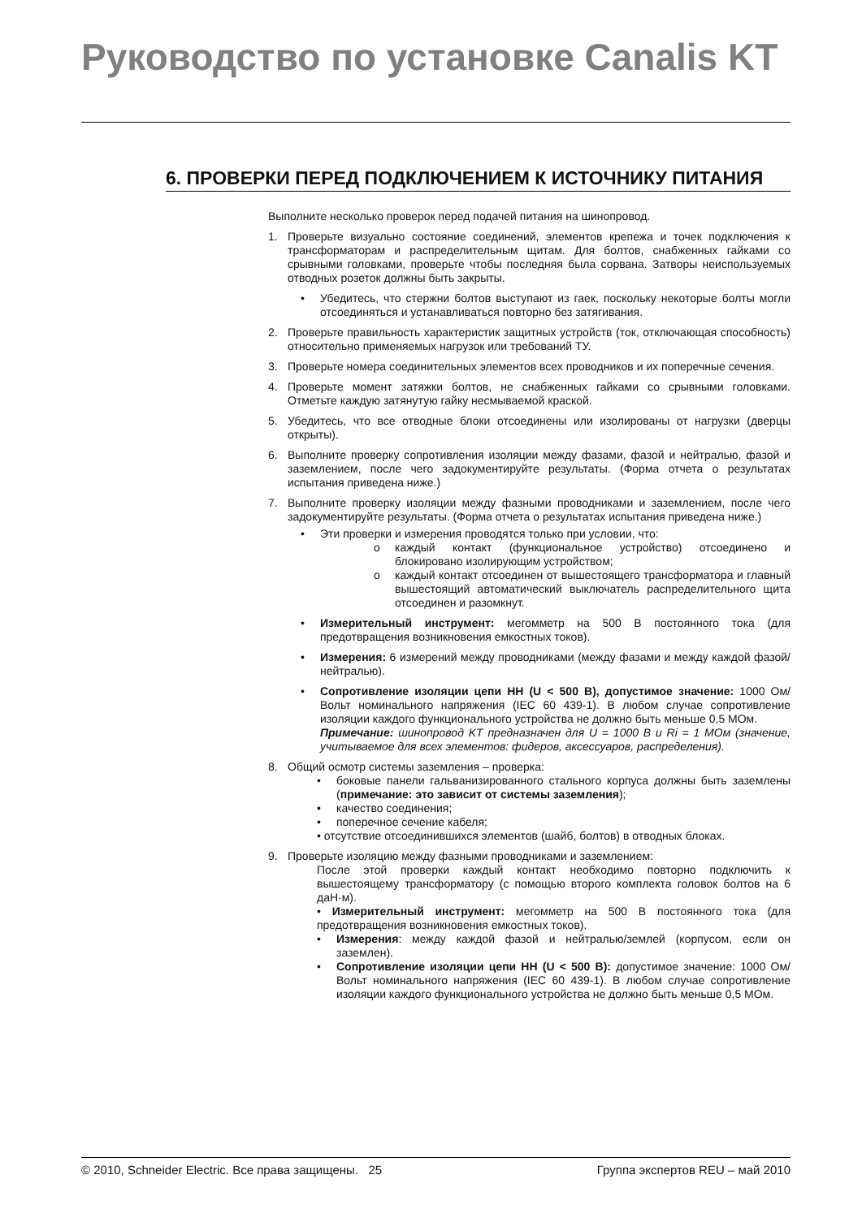Руководство по установке Canalis KT
6. ПРОВЕРКИ ПЕРЕД ПОДКЛЮЧЕНИЕМ К ИСТОЧНИКУ ПИТАНИЯ
Выполните несколько проверок перед подачей питания на шинопровод.
1. Проверьте визуально состояние соединений, элементов крепежа и точек подключения к трансформаторам и распределительным щитам. Для болтов, снабженных гайками со срывными головками, проверьте чтобы последняя была сорвана. Затворы неиспользуемых отводных розеток должны быть закрыты.
• Убедитесь, что стержни болтов выступают из гаек, поскольку некоторые болты могли отсоединяться и устанавливаться повторно без затягивания.
2. Проверьте правильность характеристик защитных устройств (ток, отключающая способность) относительно применяемых нагрузок или требований ТУ.
3. Проверьте номера соединительных элементов всех проводников и их поперечные сечения.
4. Проверьте момент затяжки болтов, не снабженных гайками со срывными головками. Отметьте каждую затянутую гайку несмываемой краской.
5. Убедитесь, что все отводные блоки отсоединены или изолированы от нагрузки (дверцы открыты).
6. Выполните проверку сопротивления изоляции между фазами, фазой и нейтралью, фазой и заземлением, после чего задокументируйте результаты. (Форма отчета о результатах испытания приведена ниже.)
7. Выполните проверку изоляции между фазными проводниками и заземлением, после чего задокументируйте результаты. (Форма отчета о результатах испытания приведена ниже.)
• Эти проверки и измерения проводятся только при условии, что:
o каждый контакт (функциональное устройство) отсоединено и блокировано изолирующим устройством;
o каждый контакт отсоединен от вышестоящего трансформатора и главный вышестоящий автоматический выключатель распределительного щита отсоединен и разомкнут.
• Измерительный инструмент: мегомметр на 500 В постоянного тока (для предотвращения возникновения емкостных токов).
• Измерения: 6 измерений между проводниками (между фазами и между каждой фазой/нейтралью).
• Сопротивление изоляции цепи НН (U < 500 В), допустимое значение: 1000 Ом/Вольт номинального напряжения (IEC 60 439-1). В любом случае сопротивление изоляции каждого функционального устройства не должно быть меньше 0,5 МОм.
Примечание: шинопровод KT предназначен для U = 1000 В и Ri = 1 МОм (значение, учитываемое для всех элементов: фидеров, аксессуаров, распределения).
8. Общий осмотр системы заземления – проверка:
• боковые панели гальванизированного стального корпуса должны быть заземлены (примечание: это зависит от системы заземления);
• качество соединения;
• поперечное сечение кабеля;
• отсутствие отсоединившихся элементов (шайб, болтов) в отводных блоках.
9. Проверьте изоляцию между фазными проводниками и заземлением:
После этой проверки каждый контакт необходимо повторно подключить к вышестоящему трансформатору (с помощью второго комплекта головок болтов на 6 даН·м).
• Измерительный инструмент: мегомметр на 500 В постоянного тока (для предотвращения возникновения емкостных токов).
• Измерения: между каждой фазой и нейтралью/землей (корпусом, если он заземлен).
• Сопротивление изоляции цепи НН (U < 500 В): допустимое значение: 1000 Ом/Вольт номинального напряжения (IEC 60 439-1). В любом случае сопротивление изоляции каждого функционального устройства не должно быть меньше 0,5 МОм.
© 2010, Schneider Electric. Все права защищены. 25 Группа экспертов REU – май 2010